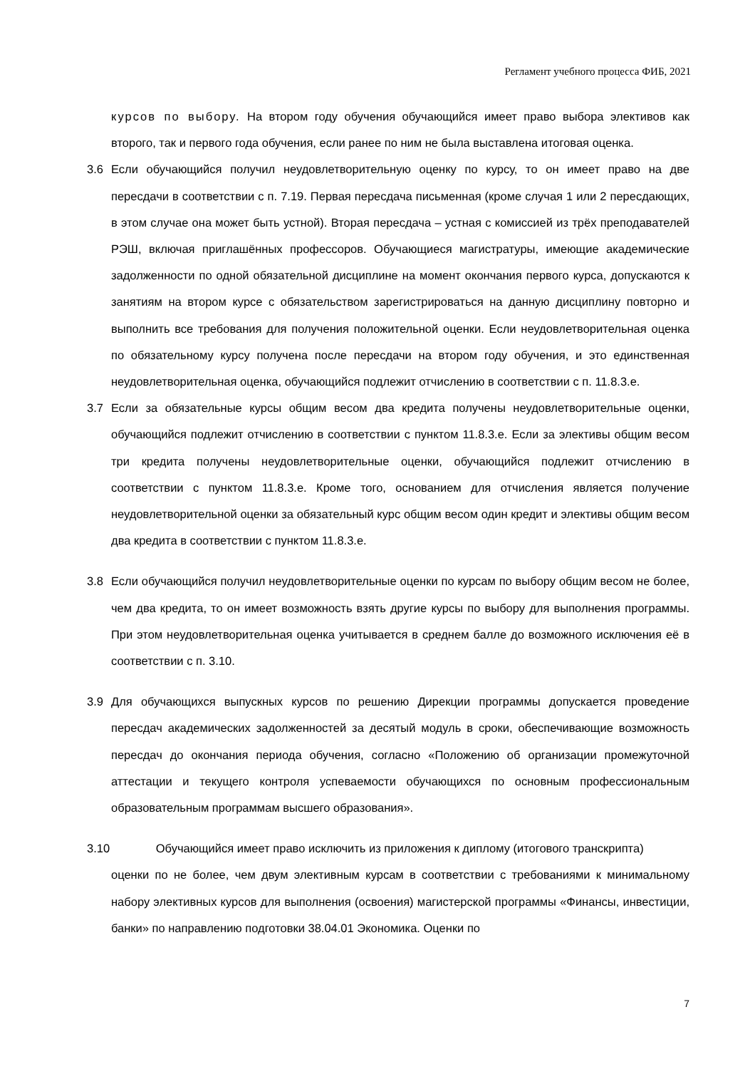Регламент учебного процесса ФИБ, 2021
курсов по выбору. На втором году обучения обучающийся имеет право выбора элективов как второго, так и первого года обучения, если ранее по ним не была выставлена итоговая оценка.
3.6 Если обучающийся получил неудовлетворительную оценку по курсу, то он имеет право на две пересдачи в соответствии с п. 7.19. Первая пересдача письменная (кроме случая 1 или 2 пересдающих, в этом случае она может быть устной). Вторая пересдача – устная с комиссией из трёх преподавателей РЭШ, включая приглашённых профессоров. Обучающиеся магистратуры, имеющие академические задолженности по одной обязательной дисциплине на момент окончания первого курса, допускаются к занятиям на втором курсе с обязательством зарегистрироваться на данную дисциплину повторно и выполнить все требования для получения положительной оценки. Если неудовлетворительная оценка по обязательному курсу получена после пересдачи на втором году обучения, и это единственная неудовлетворительная оценка, обучающийся подлежит отчислению в соответствии с п. 11.8.3.e.
3.7 Если за обязательные курсы общим весом два кредита получены неудовлетворительные оценки, обучающийся подлежит отчислению в соответствии с пунктом 11.8.3.e. Если за элективы общим весом три кредита получены неудовлетворительные оценки, обучающийся подлежит отчислению в соответствии с пунктом 11.8.3.e. Кроме того, основанием для отчисления является получение неудовлетворительной оценки за обязательный курс общим весом один кредит и элективы общим весом два кредита в соответствии с пунктом 11.8.3.e.
3.8 Если обучающийся получил неудовлетворительные оценки по курсам по выбору общим весом не более, чем два кредита, то он имеет возможность взять другие курсы по выбору для выполнения программы. При этом неудовлетворительная оценка учитывается в среднем балле до возможного исключения её в соответствии с п. 3.10.
3.9 Для обучающихся выпускных курсов по решению Дирекции программы допускается проведение пересдач академических задолженностей за десятый модуль в сроки, обеспечивающие возможность пересдач до окончания периода обучения, согласно «Положению об организации промежуточной аттестации и текущего контроля успеваемости обучающихся по основным профессиональным образовательным программам высшего образования».
3.10 Обучающийся имеет право исключить из приложения к диплому (итогового транскрипта)
оценки по не более, чем двум элективным курсам в соответствии с требованиями к минимальному набору элективных курсов для выполнения (освоения) магистерской программы «Финансы, инвестиции, банки» по направлению подготовки 38.04.01 Экономика. Оценки по
7